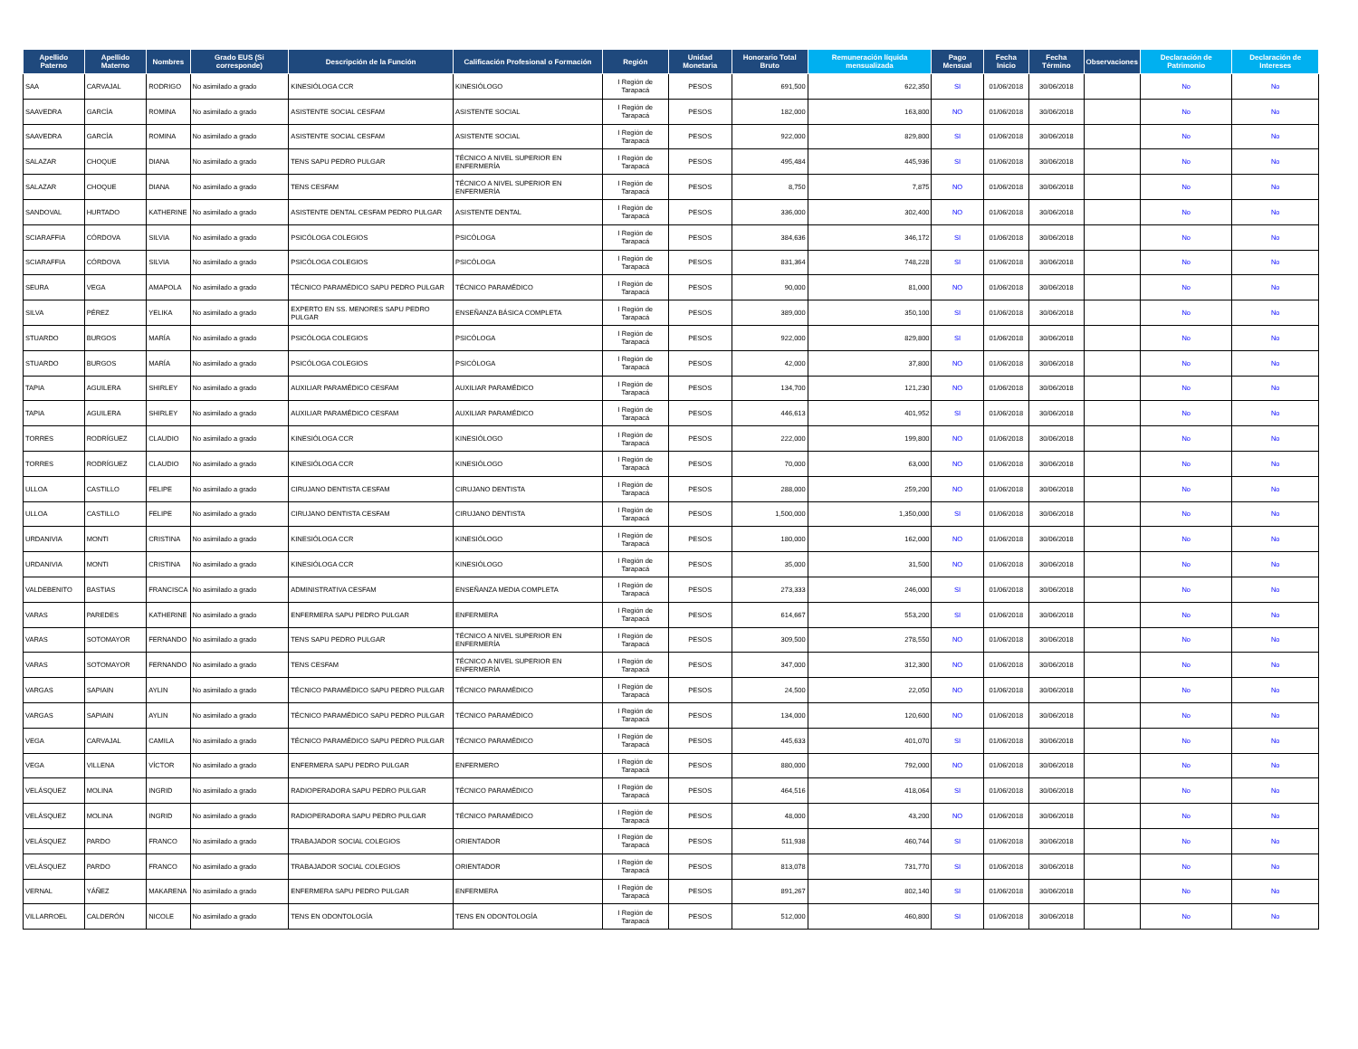| Apellido Paterno | Apellido Materno | Nombres | Grado EUS (Si corresponde) | Descripción de la Función | Calificación Profesional o Formación | Región | Unidad Monetaria | Honorario Total Bruto | Remuneración líquida mensualizada | Pago Mensual | Fecha Inicio | Fecha Término | Observaciones | Declaración de Patrimonio | Declaración de Intereses |
| --- | --- | --- | --- | --- | --- | --- | --- | --- | --- | --- | --- | --- | --- | --- | --- |
| SAA | CARVAJAL | RODRIGO | No asimilado a grado | KINESIÓLOGA CCR | KINESIÓLOGO | I Región de Tarapacá | PESOS | 691,500 | 622,350 | SI | 01/06/2018 | 30/06/2018 | | No | No |
| SAAVEDRA | GARCÍA | ROMINA | No asimilado a grado | ASISTENTE SOCIAL CESFAM | ASISTENTE SOCIAL | I Región de Tarapacá | PESOS | 182,000 | 163,800 | NO | 01/06/2018 | 30/06/2018 | | No | No |
| SAAVEDRA | GARCÍA | ROMINA | No asimilado a grado | ASISTENTE SOCIAL CESFAM | ASISTENTE SOCIAL | I Región de Tarapacá | PESOS | 922,000 | 829,800 | SI | 01/06/2018 | 30/06/2018 | | No | No |
| SALAZAR | CHOQUE | DIANA | No asimilado a grado | TENS SAPU PEDRO PULGAR | TÉCNICO A NIVEL SUPERIOR EN ENFERMERÍA | I Región de Tarapacá | PESOS | 495,484 | 445,936 | SI | 01/06/2018 | 30/06/2018 | | No | No |
| SALAZAR | CHOQUE | DIANA | No asimilado a grado | TENS CESFAM | TÉCNICO A NIVEL SUPERIOR EN ENFERMERÍA | I Región de Tarapacá | PESOS | 8,750 | 7,875 | NO | 01/06/2018 | 30/06/2018 | | No | No |
| SANDOVAL | HURTADO | KATHERINE | No asimilado a grado | ASISTENTE DENTAL CESFAM PEDRO PULGAR | ASISTENTE DENTAL | I Región de Tarapacá | PESOS | 336,000 | 302,400 | NO | 01/06/2018 | 30/06/2018 | | No | No |
| SCIARAFFIA | CÓRDOVA | SILVIA | No asimilado a grado | PSICÓLOGA COLEGIOS | PSICÓLOGA | I Región de Tarapacá | PESOS | 384,636 | 346,172 | SI | 01/06/2018 | 30/06/2018 | | No | No |
| SCIARAFFIA | CÓRDOVA | SILVIA | No asimilado a grado | PSICÓLOGA COLEGIOS | PSICÓLOGA | I Región de Tarapacá | PESOS | 831,364 | 748,228 | SI | 01/06/2018 | 30/06/2018 | | No | No |
| SEURA | VEGA | AMAPOLA | No asimilado a grado | TÉCNICO PARAMÉDICO SAPU PEDRO PULGAR | TÉCNICO PARAMÉDICO | I Región de Tarapacá | PESOS | 90,000 | 81,000 | NO | 01/06/2018 | 30/06/2018 | | No | No |
| SILVA | PÉREZ | YELIKA | No asimilado a grado | EXPERTO EN SS. MENORES SAPU PEDRO PULGAR | ENSEÑANZA BÁSICA COMPLETA | I Región de Tarapacá | PESOS | 389,000 | 350,100 | SI | 01/06/2018 | 30/06/2018 | | No | No |
| STUARDO | BURGOS | MARÍA | No asimilado a grado | PSICÓLOGA COLEGIOS | PSICÓLOGA | I Región de Tarapacá | PESOS | 922,000 | 829,800 | SI | 01/06/2018 | 30/06/2018 | | No | No |
| STUARDO | BURGOS | MARÍA | No asimilado a grado | PSICÓLOGA COLEGIOS | PSICÓLOGA | I Región de Tarapacá | PESOS | 42,000 | 37,800 | NO | 01/06/2018 | 30/06/2018 | | No | No |
| TAPIA | AGUILERA | SHIRLEY | No asimilado a grado | AUXILIAR PARAMÉDICO CESFAM | AUXILIAR PARAMÉDICO | I Región de Tarapacá | PESOS | 134,700 | 121,230 | NO | 01/06/2018 | 30/06/2018 | | No | No |
| TAPIA | AGUILERA | SHIRLEY | No asimilado a grado | AUXILIAR PARAMÉDICO CESFAM | AUXILIAR PARAMÉDICO | I Región de Tarapacá | PESOS | 446,613 | 401,952 | SI | 01/06/2018 | 30/06/2018 | | No | No |
| TORRES | RODRÍGUEZ | CLAUDIO | No asimilado a grado | KINESIÓLOGA CCR | KINESIÓLOGO | I Región de Tarapacá | PESOS | 222,000 | 199,800 | NO | 01/06/2018 | 30/06/2018 | | No | No |
| TORRES | RODRÍGUEZ | CLAUDIO | No asimilado a grado | KINESIÓLOGA CCR | KINESIÓLOGO | I Región de Tarapacá | PESOS | 70,000 | 63,000 | NO | 01/06/2018 | 30/06/2018 | | No | No |
| ULLOA | CASTILLO | FELIPE | No asimilado a grado | CIRUJANO DENTISTA CESFAM | CIRUJANO DENTISTA | I Región de Tarapacá | PESOS | 288,000 | 259,200 | NO | 01/06/2018 | 30/06/2018 | | No | No |
| ULLOA | CASTILLO | FELIPE | No asimilado a grado | CIRUJANO DENTISTA CESFAM | CIRUJANO DENTISTA | I Región de Tarapacá | PESOS | 1,500,000 | 1,350,000 | SI | 01/06/2018 | 30/06/2018 | | No | No |
| URDANIVIA | MONTI | CRISTINA | No asimilado a grado | KINESIÓLOGA CCR | KINESIÓLOGO | I Región de Tarapacá | PESOS | 180,000 | 162,000 | NO | 01/06/2018 | 30/06/2018 | | No | No |
| URDANIVIA | MONTI | CRISTINA | No asimilado a grado | KINESIÓLOGA CCR | KINESIÓLOGO | I Región de Tarapacá | PESOS | 35,000 | 31,500 | NO | 01/06/2018 | 30/06/2018 | | No | No |
| VALDEBENITO | BASTIAS | FRANCISCA | No asimilado a grado | ADMINISTRATIVA CESFAM | ENSEÑANZA MEDIA COMPLETA | I Región de Tarapacá | PESOS | 273,333 | 246,000 | SI | 01/06/2018 | 30/06/2018 | | No | No |
| VARAS | PAREDES | KATHERINE | No asimilado a grado | ENFERMERA SAPU PEDRO PULGAR | ENFERMERA | I Región de Tarapacá | PESOS | 614,667 | 553,200 | SI | 01/06/2018 | 30/06/2018 | | No | No |
| VARAS | SOTOMAYOR | FERNANDO | No asimilado a grado | TENS SAPU PEDRO PULGAR | TÉCNICO A NIVEL SUPERIOR EN ENFERMERÍA | I Región de Tarapacá | PESOS | 309,500 | 278,550 | NO | 01/06/2018 | 30/06/2018 | | No | No |
| VARAS | SOTOMAYOR | FERNANDO | No asimilado a grado | TENS CESFAM | TÉCNICO A NIVEL SUPERIOR EN ENFERMERÍA | I Región de Tarapacá | PESOS | 347,000 | 312,300 | NO | 01/06/2018 | 30/06/2018 | | No | No |
| VARGAS | SAPIAIN | AYLIN | No asimilado a grado | TÉCNICO PARAMÉDICO SAPU PEDRO PULGAR | TÉCNICO PARAMÉDICO | I Región de Tarapacá | PESOS | 24,500 | 22,050 | NO | 01/06/2018 | 30/06/2018 | | No | No |
| VARGAS | SAPIAIN | AYLIN | No asimilado a grado | TÉCNICO PARAMÉDICO SAPU PEDRO PULGAR | TÉCNICO PARAMÉDICO | I Región de Tarapacá | PESOS | 134,000 | 120,600 | NO | 01/06/2018 | 30/06/2018 | | No | No |
| VEGA | CARVAJAL | CAMILA | No asimilado a grado | TÉCNICO PARAMÉDICO SAPU PEDRO PULGAR | TÉCNICO PARAMÉDICO | I Región de Tarapacá | PESOS | 445,633 | 401,070 | SI | 01/06/2018 | 30/06/2018 | | No | No |
| VEGA | VILLENA | VÍCTOR | No asimilado a grado | ENFERMERA SAPU PEDRO PULGAR | ENFERMERO | I Región de Tarapacá | PESOS | 880,000 | 792,000 | NO | 01/06/2018 | 30/06/2018 | | No | No |
| VELÁSQUEZ | MOLINA | INGRID | No asimilado a grado | RADIOPERADORA SAPU PEDRO PULGAR | TÉCNICO PARAMÉDICO | I Región de Tarapacá | PESOS | 464,516 | 418,064 | SI | 01/06/2018 | 30/06/2018 | | No | No |
| VELÁSQUEZ | MOLINA | INGRID | No asimilado a grado | RADIOPERADORA SAPU PEDRO PULGAR | TÉCNICO PARAMÉDICO | I Región de Tarapacá | PESOS | 48,000 | 43,200 | NO | 01/06/2018 | 30/06/2018 | | No | No |
| VELÁSQUEZ | PARDO | FRANCO | No asimilado a grado | TRABAJADOR SOCIAL COLEGIOS | ORIENTADOR | I Región de Tarapacá | PESOS | 511,938 | 460,744 | SI | 01/06/2018 | 30/06/2018 | | No | No |
| VELÁSQUEZ | PARDO | FRANCO | No asimilado a grado | TRABAJADOR SOCIAL COLEGIOS | ORIENTADOR | I Región de Tarapacá | PESOS | 813,078 | 731,770 | SI | 01/06/2018 | 30/06/2018 | | No | No |
| VERNAL | YÁÑEZ | MAKARENA | No asimilado a grado | ENFERMERA SAPU PEDRO PULGAR | ENFERMERA | I Región de Tarapacá | PESOS | 891,267 | 802,140 | SI | 01/06/2018 | 30/06/2018 | | No | No |
| VILLARROEL | CALDERÓN | NICOLE | No asimilado a grado | TENS EN ODONTOLOGÍA | TENS EN ODONTOLOGÍA | I Región de Tarapacá | PESOS | 512,000 | 460,800 | SI | 01/06/2018 | 30/06/2018 | | No | No |